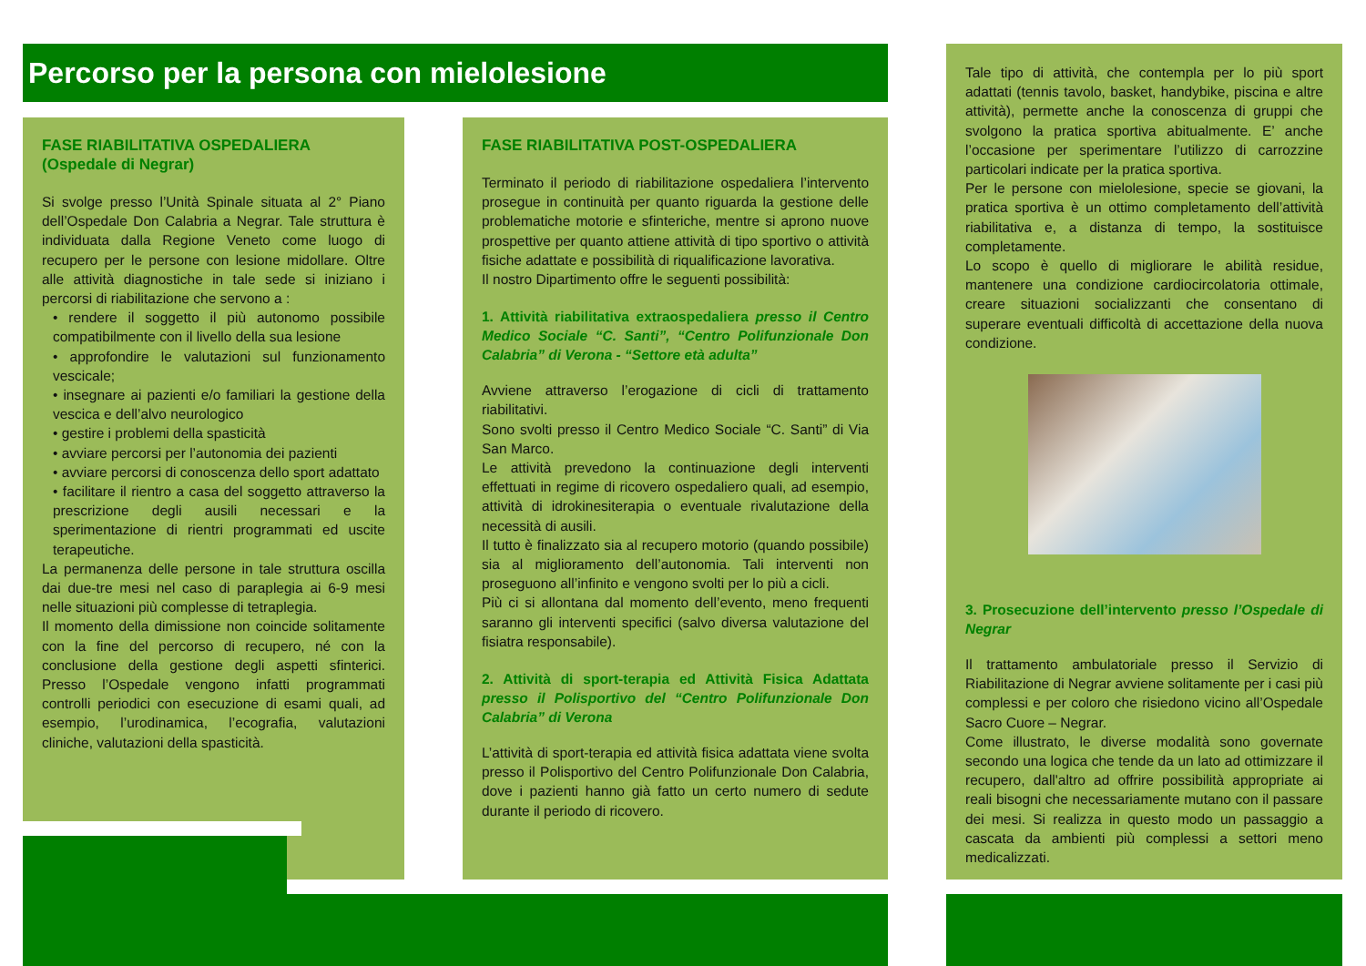Percorso per la persona con mielolesione
FASE RIABILITATIVA OSPEDALIERA
(Ospedale di Negrar)
Si svolge presso l’Unità Spinale situata al 2° Piano dell’Ospedale Don Calabria a Negrar. Tale struttura è individuata dalla Regione Veneto come luogo di recupero per le persone con lesione midollare. Oltre alle attività diagnostiche in tale sede si iniziano i percorsi di riabilitazione che servono a :
• rendere il soggetto il più autonomo possibile compatibilmente con il livello della sua lesione
• approfondire le valutazioni sul funzionamento vescicale;
• insegnare ai pazienti e/o familiari la gestione della vescica e dell’alvo neurologico
• gestire i problemi della spasticità
• avviare percorsi per l’autonomia dei pazienti
• avviare percorsi di conoscenza dello sport adattato
• facilitare il rientro a casa del soggetto attraverso la prescrizione degli ausili necessari e la sperimentazione di rientri programmati ed uscite terapeutiche.
La permanenza delle persone in tale struttura oscilla dai due-tre mesi nel caso di paraplegia ai 6-9 mesi nelle situazioni più complesse di tetraplegia.
Il momento della dimissione non coincide solitamente con la fine del percorso di recupero, né con la conclusione della gestione degli aspetti sfinterici. Presso l’Ospedale vengono infatti programmati controlli periodici con esecuzione di esami quali, ad esempio, l’urodinamica, l’ecografia, valutazioni cliniche, valutazioni della spasticità.
FASE RIABILITATIVA POST-OSPEDALIERA
Terminato il periodo di riabilitazione ospedaliera l’intervento prosegue in continuità per quanto riguarda la gestione delle problematiche motorie e sfinteriche, mentre si aprono nuove prospettive per quanto attiene attività di tipo sportivo o attività fisiche adattate e possibilità di riqualificazione lavorativa.
Il nostro Dipartimento offre le seguenti possibilità:
1. Attività riabilitativa extraospedaliera presso il Centro Medico Sociale “C. Santi”, “Centro Polifunzionale Don Calabria” di Verona - “Settore età adulta”
Avviene attraverso l’erogazione di cicli di trattamento riabilitativi.
Sono svolti presso il Centro Medico Sociale “C. Santi” di Via San Marco.
Le attività prevedono la continuazione degli interventi effettuati in regime di ricovero ospedaliero quali, ad esempio, attività di idrokinesiterapia o eventuale rivalutazione della necessità di ausili.
Il tutto è finalizzato sia al recupero motorio (quando possibile) sia al miglioramento dell’autonomia. Tali interventi non proseguono all’infinito e vengono svolti per lo più a cicli.
Più ci si allontana dal momento dell’evento, meno frequenti saranno gli interventi specifici (salvo diversa valutazione del fisiatra responsabile).
2. Attività di sport-terapia ed Attività Fisica Adattata presso il Polisportivo del “Centro Polifunzionale Don Calabria” di Verona
L’attività di sport-terapia ed attività fisica adattata viene svolta presso il Polisportivo del Centro Polifunzionale Don Calabria, dove i pazienti hanno già fatto un certo numero di sedute durante il periodo di ricovero.
Tale tipo di attività, che contempla per lo più sport adattati (tennis tavolo, basket, handybike, piscina e altre attività), permette anche la conoscenza di gruppi che svolgono la pratica sportiva abitualmente. E’ anche l’occasione per sperimentare l’utilizzo di carrozzine particolari indicate per la pratica sportiva.
Per le persone con mielolesione, specie se giovani, la pratica sportiva è un ottimo completamento dell’attività riabilitativa e, a distanza di tempo, la sostituisce completamente.
Lo scopo è quello di migliorare le abilità residue, mantenere una condizione cardiocircolatoria ottimale, creare situazioni socializzanti che consentano di superare eventuali difficoltà di accettazione della nuova condizione.
3. Prosecuzione dell’intervento presso l’Ospedale di Negrar
Il trattamento ambulatoriale presso il Servizio di Riabilitazione di Negrar avviene solitamente per i casi più complessi e per coloro che risiedono vicino all’Ospedale Sacro Cuore – Negrar.
Come illustrato, le diverse modalità sono governate secondo una logica che tende da un lato ad ottimizzare il recupero, dall'altro ad offrire possibilità appropriate ai reali bisogni che necessariamente mutano con il passare dei mesi. Si realizza in questo modo un passaggio a cascata da ambienti più complessi a settori meno medicalizzati.